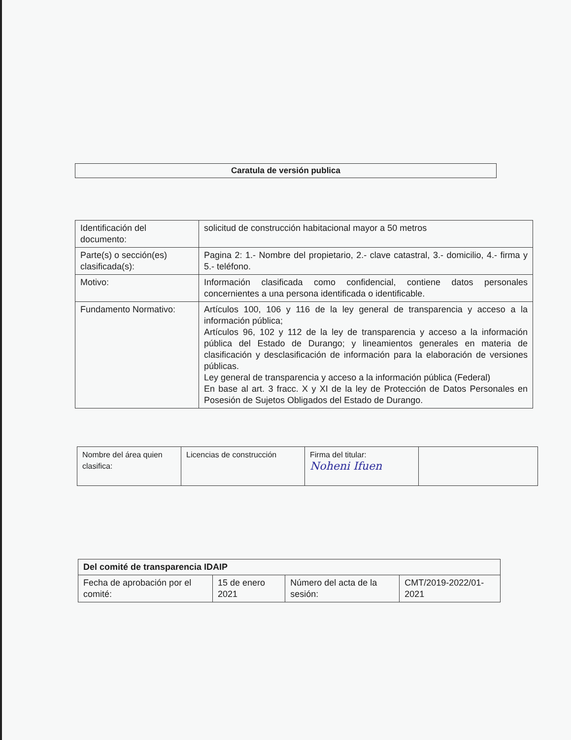Caratula de versión publica
| Identificación del documento: | solicitud de construcción habitacional mayor a 50 metros |
| Parte(s) o sección(es) clasificada(s): | Pagina 2: 1.- Nombre del propietario, 2.- clave catastral, 3.- domicilio, 4.- firma y 5.- teléfono. |
| Motivo: | Información clasificada como confidencial, contiene datos personales concernientes a una persona identificada o identificable. |
| Fundamento Normativo: | Artículos 100, 106 y 116 de la ley general de transparencia y acceso a la información pública; Artículos 96, 102 y 112 de la ley de transparencia y acceso a la información pública del Estado de Durango; y lineamientos generales en materia de clasificación y desclasificación de información para la elaboración de versiones públicas. Ley general de transparencia y acceso a la información pública (Federal) En base al art. 3 fracc. X y XI de la ley de Protección de Datos Personales en Posesión de Sujetos Obligados del Estado de Durango. |
| Nombre del área quien clasifica: | Licencias de construcción | Firma del titular: Noheni Ifuen | |
| Del comité de transparencia IDAIP | | | |
| Fecha de aprobación por el comité: | 15 de enero 2021 | Número del acta de la sesión: | CMT/2019-2022/01-2021 |